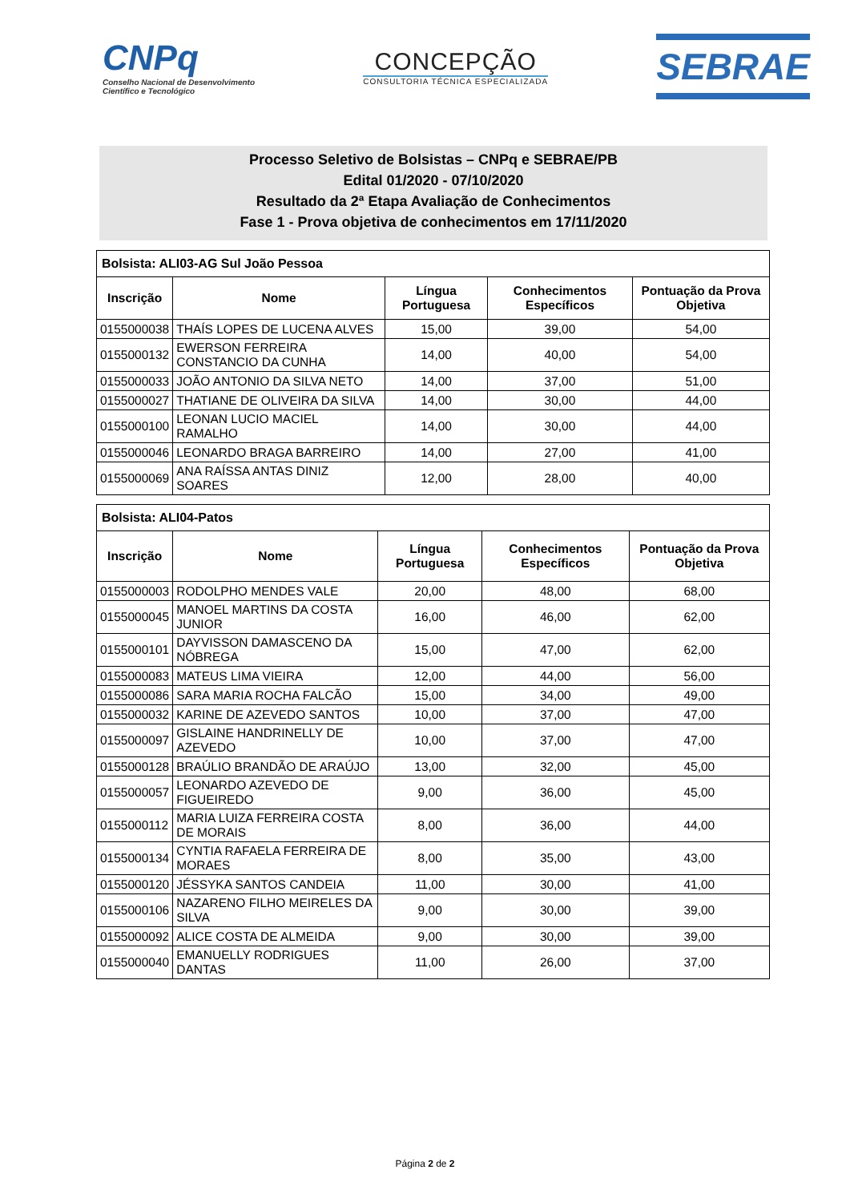CNPq
Conselho Nacional de Desenvolvimento
Científico e Tecnológico
CONCEPÇÃO
CONSULTORIA TÉCNICA ESPECIALIZADA
SEBRAE
Processo Seletivo de Bolsistas – CNPq e SEBRAE/PB
Edital 01/2020 - 07/10/2020
Resultado da 2ª Etapa Avaliação de Conhecimentos
Fase 1 - Prova objetiva de conhecimentos em 17/11/2020
| Bolsista: ALI03-AG Sul João Pessoa | | | | |
| --- | --- | --- | --- | --- |
| Inscrição | Nome | Língua Portuguesa | Conhecimentos Específicos | Pontuação da Prova Objetiva |
| 0155000038 | THAÍS LOPES DE LUCENA ALVES | 15,00 | 39,00 | 54,00 |
| 0155000132 | EWERSON FERREIRA CONSTANCIO DA CUNHA | 14,00 | 40,00 | 54,00 |
| 0155000033 | JOÃO ANTONIO DA SILVA NETO | 14,00 | 37,00 | 51,00 |
| 0155000027 | THATIANE DE OLIVEIRA DA SILVA | 14,00 | 30,00 | 44,00 |
| 0155000100 | LEONAN LUCIO MACIEL RAMALHO | 14,00 | 30,00 | 44,00 |
| 0155000046 | LEONARDO BRAGA BARREIRO | 14,00 | 27,00 | 41,00 |
| 0155000069 | ANA RAÍSSA ANTAS DINIZ SOARES | 12,00 | 28,00 | 40,00 |
| Bolsista: ALI04-Patos | | | | |
| --- | --- | --- | --- | --- |
| Inscrição | Nome | Língua Portuguesa | Conhecimentos Específicos | Pontuação da Prova Objetiva |
| 0155000003 | RODOLPHO MENDES VALE | 20,00 | 48,00 | 68,00 |
| 0155000045 | MANOEL MARTINS DA COSTA JUNIOR | 16,00 | 46,00 | 62,00 |
| 0155000101 | DAYVISSON DAMASCENO DA NÓBREGA | 15,00 | 47,00 | 62,00 |
| 0155000083 | MATEUS LIMA VIEIRA | 12,00 | 44,00 | 56,00 |
| 0155000086 | SARA MARIA ROCHA FALCÃO | 15,00 | 34,00 | 49,00 |
| 0155000032 | KARINE DE AZEVEDO SANTOS | 10,00 | 37,00 | 47,00 |
| 0155000097 | GISLAINE HANDRINELLY DE AZEVEDO | 10,00 | 37,00 | 47,00 |
| 0155000128 | BRAÚLIO BRANDÃO DE ARAÚJO | 13,00 | 32,00 | 45,00 |
| 0155000057 | LEONARDO AZEVEDO DE FIGUEIREDO | 9,00 | 36,00 | 45,00 |
| 0155000112 | MARIA LUIZA FERREIRA COSTA DE MORAIS | 8,00 | 36,00 | 44,00 |
| 0155000134 | CYNTIA RAFAELA FERREIRA DE MORAES | 8,00 | 35,00 | 43,00 |
| 0155000120 | JÉSSYKA SANTOS CANDEIA | 11,00 | 30,00 | 41,00 |
| 0155000106 | NAZARENO FILHO MEIRELES DA SILVA | 9,00 | 30,00 | 39,00 |
| 0155000092 | ALICE COSTA DE ALMEIDA | 9,00 | 30,00 | 39,00 |
| 0155000040 | EMANUELLY RODRIGUES DANTAS | 11,00 | 26,00 | 37,00 |
Página 2 de 2